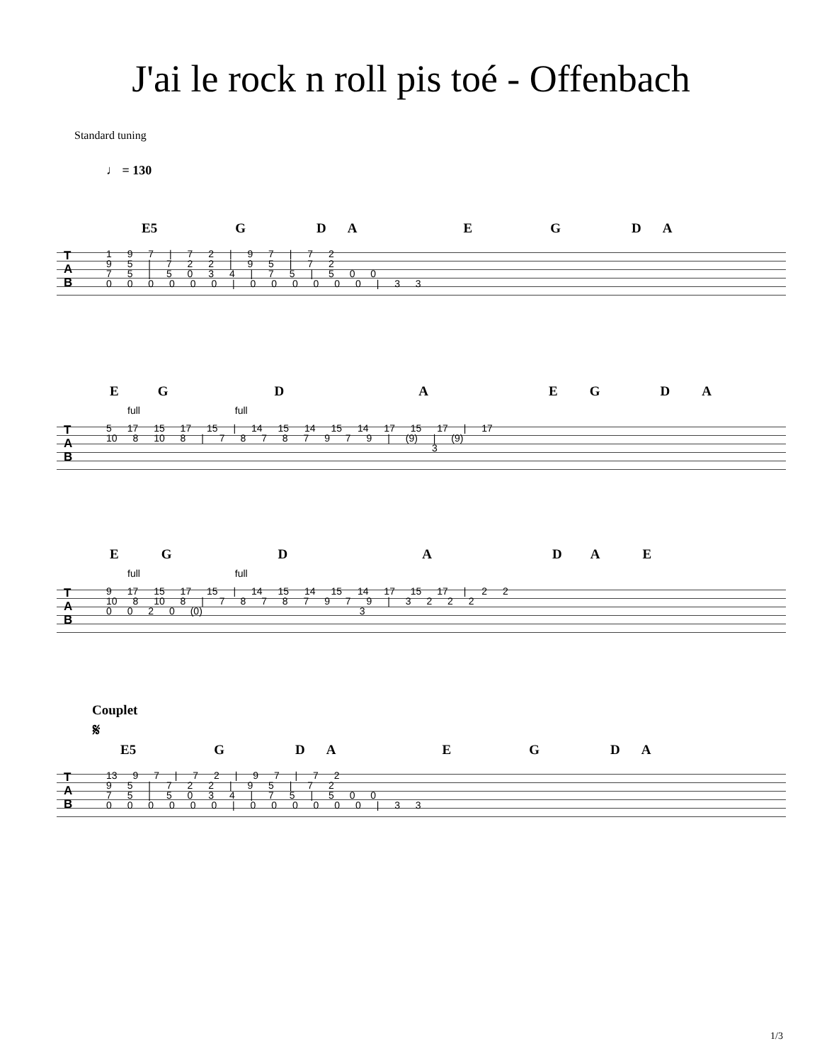J'ai le rock n roll pis toé - Offenbach
Standard tuning
♩ = 130
E5 G D A E G D A
T
A
B
1 9 7 | 7 2 | 9 7 | 7 2
9 5 | 7 2 2 | 9 5 | 7 2
7 5 | 5 0 3 4 | 7 5 | 5 0 0
0 0 0 0 0 0 | 0 0 0 0 0 0 | 3 3
E G D A E G D A
full full
T
A
B
5 17 15 17 15 | 14 15 14 15 14 17 15 17 | 17
10 8 10 8 | 7 8 7 8 7 9 7 9 | (9) | (9)
3
E G D A D A E
full full
T
A
B
9 17 15 17 15 | 14 15 14 15 14 17 15 17 | 2 2
10 8 10 8 | 7 8 7 8 7 9 7 9 | 3 2 2 2
0 0 2 0 (0) 3
Couplet
𝄋
E5 G D A E G D A
T
A
B
13 9 7 | 7 2 | 9 7 | 7 2
9 5 | 7 2 2 | 9 5 | 7 2
7 5 | 5 0 3 4 | 7 5 | 5 0 0
0 0 0 0 0 0 | 0 0 0 0 0 0 | 3 3
1/3